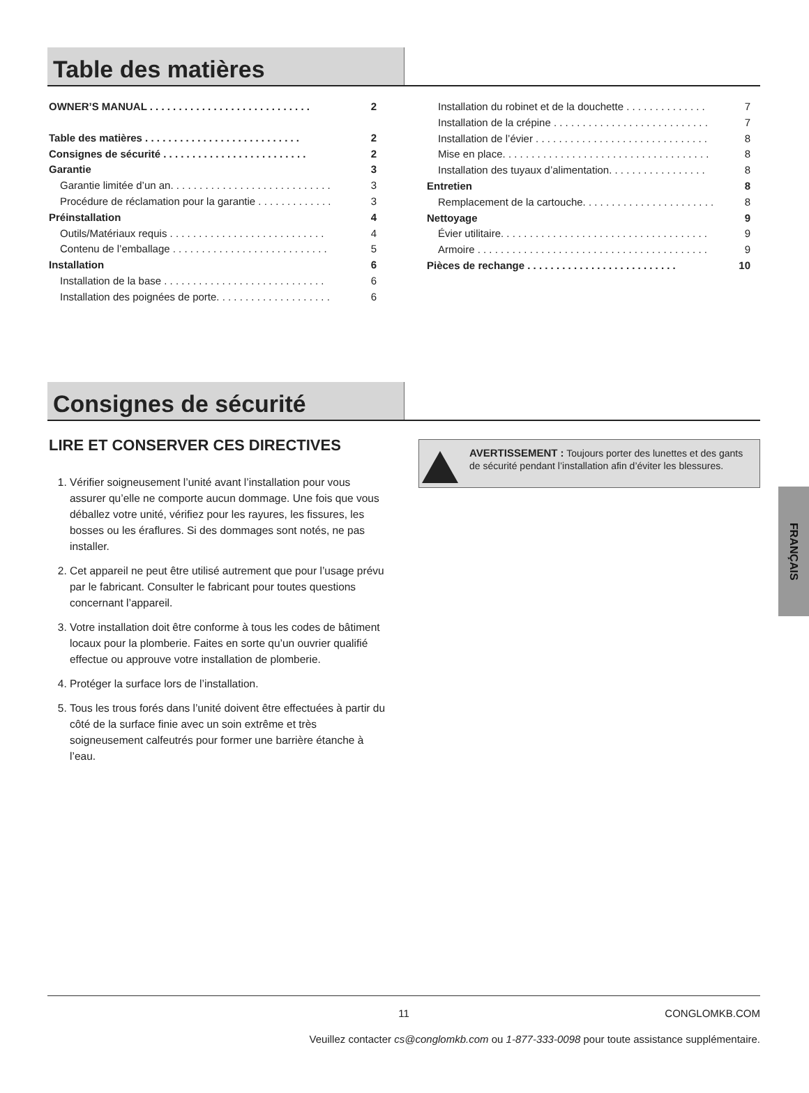Table des matières
OWNER’S MANUAL . . . . . . . . . . . . . . . . . . . . . . . . . . . . 2
Table des matières . . . . . . . . . . . . . . . . . . . . . . . . . . . 2
Consignes de sécurité . . . . . . . . . . . . . . . . . . . . . . . . . 2
Garantie 3
Garantie limitée d’un an. . . . . . . . . . . . . . . . . . . . . . . . . . . . 3
Procédure de réclamation pour la garantie . . . . . . . . . . . . . 3
Préinstallation 4
Outils/Matériaux requis . . . . . . . . . . . . . . . . . . . . . . . . . . . 4
Contenu de l’emballage . . . . . . . . . . . . . . . . . . . . . . . . . . . 5
Installation 6
Installation de la base . . . . . . . . . . . . . . . . . . . . . . . . . . . . 6
Installation des poignées de porte. . . . . . . . . . . . . . . . . . . . 6
Installation du robinet et de la douchette . . . . . . . . . . . . . . 7
Installation de la crépine . . . . . . . . . . . . . . . . . . . . . . . . . . . 7
Installation de l’évier . . . . . . . . . . . . . . . . . . . . . . . . . . . . . . 8
Mise en place. . . . . . . . . . . . . . . . . . . . . . . . . . . . . . . . . . . . 8
Installation des tuyaux d’alimentation. . . . . . . . . . . . . . . . . 8
Entretien 8
Remplacement de la cartouche. . . . . . . . . . . . . . . . . . . . . . . 8
Nettoyage 9
Évier utilitaire. . . . . . . . . . . . . . . . . . . . . . . . . . . . . . . . . . . . 9
Armoire . . . . . . . . . . . . . . . . . . . . . . . . . . . . . . . . . . . . . . . . 9
Pièces de rechange . . . . . . . . . . . . . . . . . . . . . . . . . . 10
Consignes de sécurité
LIRE ET CONSERVER CES DIRECTIVES
1. Vérifier soigneusement l’unité avant l’installation pour vous assurer qu’elle ne comporte aucun dommage. Une fois que vous déballez votre unité, vérifiez pour les rayures, les fissures, les bosses ou les éraflures. Si des dommages sont notés, ne pas installer.
2. Cet appareil ne peut être utilisé autrement que pour l’usage prévu par le fabricant. Consulter le fabricant pour toutes questions concernant l’appareil.
3. Votre installation doit être conforme à tous les codes de bâtiment locaux pour la plomberie. Faites en sorte qu’un ouvrier qualifié effectue ou approuve votre installation de plomberie.
4. Protéger la surface lors de l’installation.
5. Tous les trous forés dans l’unité doivent être effectuées à partir du côté de la surface finie avec un soin extrême et très soigneusement calfeutrés pour former une barrière étanche à l’eau.
AVERTISSEMENT : Toujours porter des lunettes et des gants de sécurité pendant l’installation afin d’éviter les blessures.
FRANÇAIS
11 CONGLOMKB.COM
Veuillez contacter cs@conglomkb.com ou 1-877-333-0098 pour toute assistance supplémentaire.